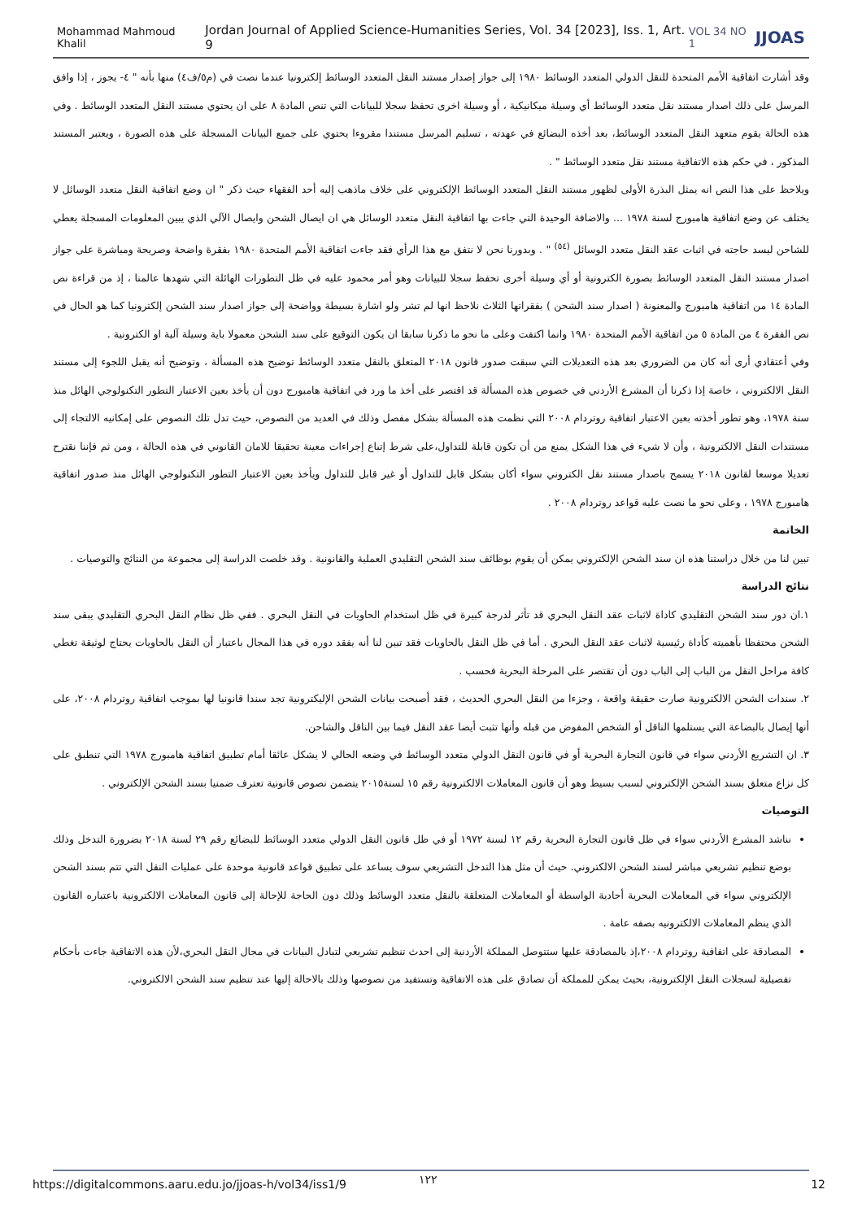Mohammad Mahmoud Khalil Jordan Journal of Applied Science-Humanities Series, Vol. 34 [2023], Iss. 1, Art. 9 VOL 34 NO 1 JJOAS
وقد أشارت اتفاقية الأمم المتحدة للنقل الدولي المتعدد الوسائط ١٩٨٠ إلى جواز إصدار مستند النقل المتعدد الوسائط إلكترونيا عندما نصت في (م٥/ف٤) منها بأنه " ٤- يجوز ، إذا وافق المرسل على ذلك اصدار مستند نقل متعدد الوسائط أي وسيلة ميكانيكية ، أو وسيلة اخرى تحفظ سجلا للبيانات التي تنص المادة ٨ على ان يحتوي مستند النقل المتعدد الوسائط . وفي هذه الحالة يقوم متعهد النقل المتعدد الوسائط، بعد أخذه البضائع في عهدته ، تسليم المرسل مستندا مقروءا يحتوي على جميع البيانات المسجلة على هذه الصورة ، ويعتبر المستند المذكور ، في حكم هذه الاتفاقية مستند نقل متعدد الوسائط " .
ويلاحظ على هذا النص انه يمثل البذرة الأولى لظهور مستند النقل المتعدد الوسائط الإلكتروني على خلاف ماذهب إليه أحد الفقهاء حيث ذكر " ان وضع اتفاقية النقل متعدد الوسائل لا يختلف عن وضع اتفاقية هامبورج لسنة ١٩٧٨ ... والاضافة الوحيدة التي جاءت بها اتفاقية النقل متعدد الوسائل هي ان ايصال الشحن وايصال الآلي الذي يبين المعلومات المسجلة يعطي للشاحن ليسد حاجته في اثبات عقد النقل متعدد الوسائل <sup>(٥٤)</sup> " . وبدورنا نحن لا نتفق مع هذا الرأي فقد جاءت اتفاقية الأمم المتحدة ١٩٨٠ بفقرة واضحة وصريحة ومباشرة على جواز اصدار مستند النقل المتعدد الوسائط بصورة الكترونية أو أي وسيلة أخرى تحفظ سجلا للبيانات وهو أمر محمود عليه في ظل التطورات الهائلة التي شهدها عالمنا ، إذ من قراءة نص المادة ١٤ من اتفاقية هامبورج والمعنونة ( اصدار سند الشحن ) بفقراتها الثلاث نلاحظ انها لم تشر ولو اشارة بسيطة وواضحة إلى جواز اصدار سند الشحن إلكترونيا كما هو الحال في نص الفقرة ٤ من المادة ٥ من اتفاقية الأمم المتحدة ١٩٨٠ وانما اكتفت وعلى ما نحو ما ذكرنا سابقا ان يكون التوقيع على سند الشحن معمولا باية وسيلة آلية او الكترونية .
وفي أعتقادي أرى أنه كان من الضروري بعد هذه التعديلات التي سبقت صدور قانون ٢٠١٨ المتعلق بالنقل متعدد الوسائط توضيح هذه المسألة ، وتوضيح أنه يقبل اللجوء إلى مستند النقل الالكتروني ، خاصة إذا ذكرنا أن المشرع الأردني في خصوص هذه المسألة قد اقتصر على أخذ ما ورد في اتفاقية هامبورج دون أن يأخذ بعين الاعتبار التطور التكنولوجي الهائل منذ سنة ١٩٧٨، وهو تطور أخذته بعين الاعتبار اتفاقية روتردام ٢٠٠٨ التي نظمت هذه المسألة بشكل مفصل وذلك في العديد من النصوص، حيث تدل تلك النصوص على إمكانيه الالتجاء إلى مستندات النقل الالكترونية ، وأن لا شيء في هذا الشكل يمنع من أن تكون قابلة للتداول،على شرط إتباع إجراءات معينة تحقيقا للامان القانوني في هذه الحالة ، ومن ثم فإننا نقترح تعديلا موسعا لقانون ٢٠١٨ يسمح باصدار مستند نقل الكتروني سواء أكان بشكل قابل للتداول أو غير قابل للتداول ويأخذ بعين الاعتبار التطور التكنولوجي الهائل منذ صدور اتفاقية هامبورج ١٩٧٨ ، وعلى نحو ما نصت عليه قواعد روتردام ٢٠٠٨ .
الخاتمة
تبين لنا من خلال دراستنا هذه ان سند الشحن الإلكتروني يمكن أن يقوم بوظائف سند الشحن التقليدي العملية والقانونية . وقد خلصت الدراسة إلى مجموعة من النتائج والتوصيات .
نتائج الدراسة
١.ان دور سند الشحن التقليدي كاداة لاثبات عقد النقل البحري قد تأثر لدرجة كبيرة في ظل استخدام الحاويات في النقل البحري . ففي ظل نظام النقل البحري التقليدي يبقى سند الشحن محتفظا بأهميته كأداة رئيسية لاثبات عقد النقل البحري . أما في ظل النقل بالحاويات فقد تبين لنا أنه يفقد دوره في هذا المجال باعتبار أن النقل بالحاويات يحتاج لوثيقة تغطي كافة مراحل النقل من الباب إلى الباب دون أن تقتصر على المرحلة البحرية فحسب .
٢. سندات الشحن الالكترونية صارت حقيقة واقعة ، وجزءا من النقل البحري الحديث ، فقد أصبحت بيانات الشحن الإليكترونية تجد سندا قانونيا لها بموجب اتفاقية روتردام ٢٠٠٨، على أنها إيصال بالبضاعة التي يستلمها الناقل أو الشخص المفوض من قبله وأنها تثبت أيضا عقد النقل فيما بين الناقل والشاحن.
٣. ان التشريع الأردني سواء في قانون التجارة البحرية أو في قانون النقل الدولي متعدد الوسائط في وضعه الحالي لا يشكل عائقا أمام تطبيق اتفاقية هامبورج ١٩٧٨ التي تنطبق على كل نزاع متعلق بسند الشحن الإلكتروني لسبب بسيط وهو أن قانون المعاملات الالكترونية رقم ١٥ لسنة٢٠١٥ يتضمن نصوص قانونية تعترف ضمنيا بسند الشحن الإلكتروني .
التوصيات
نناشد المشرع الأردني سواء في ظل قانون التجارة البحرية رقم ١٢ لسنة ١٩٧٢ أو في ظل قانون النقل الدولي متعدد الوسائط للبضائع رقم ٢٩ لسنة ٢٠١٨ بضرورة التدخل وذلك بوضع تنظيم تشريعي مباشر لسند الشحن الالكتروني. حيث أن مثل هذا التدخل التشريعي سوف يساعد على تطبيق قواعد قانونية موحدة على عمليات النقل التي تتم بسند الشحن الإلكتروني سواء في المعاملات البحرية أحادية الواسطة أو المعاملات المتعلقة بالنقل متعدد الوسائط وذلك دون الحاجة للإحالة إلى قانون المعاملات الالكترونية باعتباره القانون الذي ينظم المعاملات الالكترونيه بصفه عامة .
المصادقة على اتفافية روتردام ٢٠٠٨،إذ بالمصادقة عليها ستتوصل المملكة الأردنية إلى احدث تنظيم تشريعي لتبادل البيانات في مجال النقل البحري،لأن هذه الاتفاقية جاءت بأحكام تفصيلية لسجلات النقل الإلكترونية، بحيث يمكن للمملكة أن تصادق على هذه الاتفاقية وتستفيد من نصوصها وذلك بالاحالة إليها عند تنظيم سند الشحن الالكتروني.
https://digitalcommons.aaru.edu.jo/jjoas-h/vol34/iss1/9
١٢٢ 12